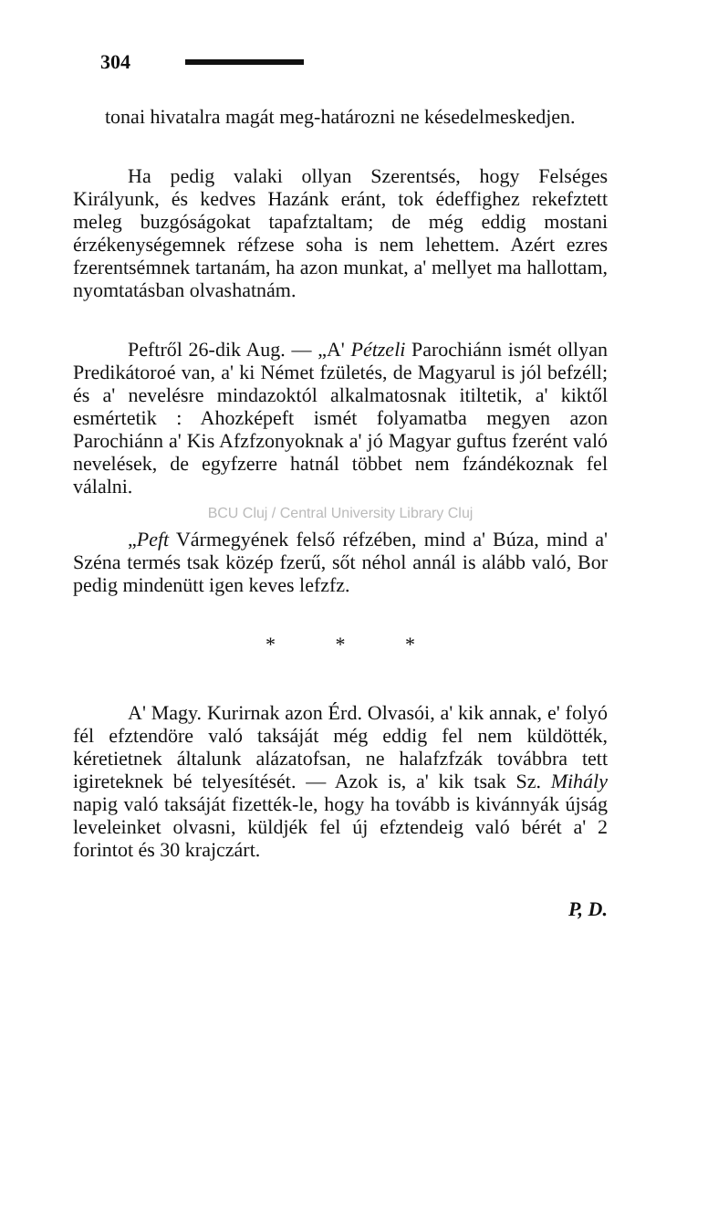304
tonai hivatalra magát meg-határozni ne késedelmeskedjen.
Ha pedig valaki ollyan Szerentsés, hogy Felséges Királyunk, és kedves Hazánk eránt, tok édeffighez rekefztett meleg buzgóságokat tapafztaltam; de még eddig mostani érzékenységemnek réfzese soha is nem lehettem. Azért ezres fzerentsémnek tartanám, ha azon munkat, a' mellyet ma hallottam, nyomtatásban olvashatnám.
Peftről 26-dik Aug. — „A' Pétzeli Parochiánn ismét ollyan Predikátoroé van, a' ki Német fzületés, de Magyarul is jól befzéll; és a' nevelésre mindazoktól alkalmatosnak itiltetik, a' kiktől esmértetik : Ahozképeft ismét folyamatba megyen azon Parochiánn a' Kis Afzfzonyoknak a' jó Magyar guftus fzerént való nevelések, de egyfzerre hatnál többet nem fzándékoznak fel válalni.
BCU Cluj / Central University Library Cluj
„Peft Vármegyének felső réfzében, mind a' Búza, mind a' Széna termés tsak közép fzerű, sőt néhol annál is alább való, Bor pedig mindenütt igen keves lefzfz.
* * *
A' Magy. Kurirnak azon Érd. Olvasói, a' kik annak, e' folyó fél efztendöre való taksáját még eddig fel nem küldötték, kéretietnek általunk alázatofsan, ne halafzfzák továbbra tett igireteknek bé telyesítését. — Azok is, a' kik tsak Sz. Mihály napig való taksáját fizették-le, hogy ha tovább is kivánnyák újság leveleinket olvasni, küldjék fel új efztendeig való bérét a' 2 forintot és 30 krajczárt.
P, D.